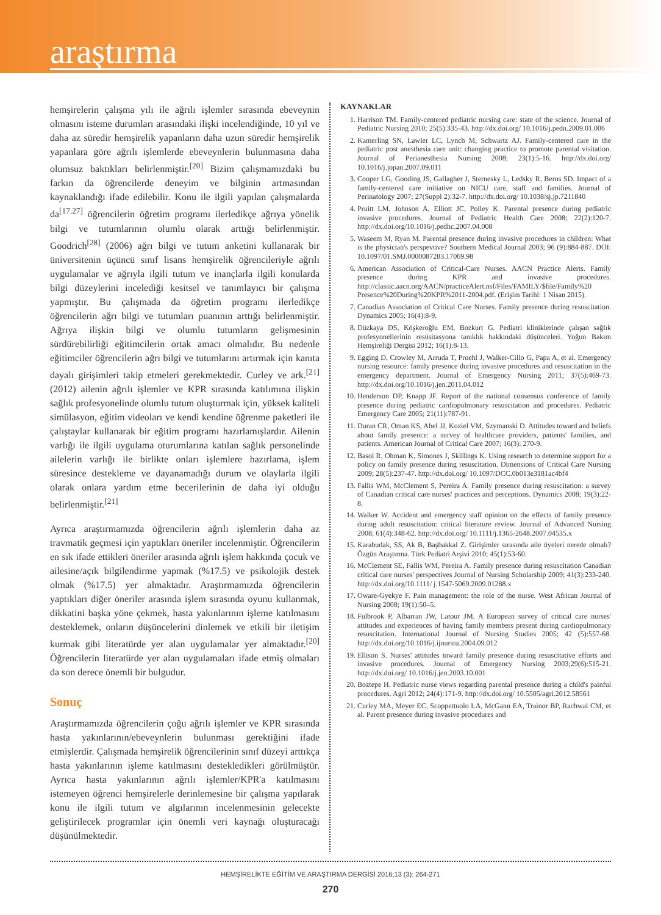araştırma
hemşirelerin çalışma yılı ile ağrılı işlemler sırasında ebeveynin olmasını isteme durumları arasındaki ilişki incelendiğinde, 10 yıl ve daha az süredir hemşirelik yapanların daha uzun süredir hemşirelik yapanlara göre ağrılı işlemlerde ebeveynlerin bulunmasına daha olumsuz baktıkları belirlenmiştir.<sup>[20]</sup> Bizim çalışmamızdaki bu farkın da öğrencilerde deneyim ve bilginin artmasından kaynaklandığı ifade edilebilir. Konu ile ilgili yapılan çalışmalarda da<sup>[17.27]</sup> öğrencilerin öğretim programı ilerledikçe ağrıya yönelik bilgi ve tutumlarının olumlu olarak arttığı belirlenmiştir. Goodrich<sup>[28]</sup> (2006) ağrı bilgi ve tutum anketini kullanarak bir üniversitenin üçüncü sınıf lisans hemşirelik öğrencileriyle ağrılı uygulamalar ve ağrıyla ilgili tutum ve inançlarla ilgili konularda bilgi düzeylerini incelediği kesitsel ve tanımlayıcı bir çalışma yapmıştır. Bu çalışmada da öğretim programı ilerledikçe öğrencilerin ağrı bilgi ve tutumları puanının arttığı belirlenmiştir. Ağrıya ilişkin bilgi ve olumlu tutumların gelişmesinin sürdürebilirliği eğitimcilerin ortak amacı olmalıdır. Bu nedenle eğitimciler öğrencilerin ağrı bilgi ve tutumlarını artırmak için kanıta dayalı girişimleri takip etmeleri gerekmektedir. Curley ve ark.<sup>[21]</sup> (2012) ailenin ağrılı işlemler ve KPR sırasında katılımına ilişkin sağlık profesyonelinde olumlu tutum oluşturmak için, yüksek kaliteli simülasyon, eğitim videoları ve kendi kendine öğrenme paketleri ile çalıştaylar kullanarak bir eğitim programı hazırlamışlardır. Ailenin varlığı ile ilgili uygulama oturumlarına katılan sağlık personelinde ailelerin varlığı ile birlikte onları işlemlere hazırlama, işlem süresince destekleme ve dayanamadığı durum ve olaylarla ilgili olarak onlara yardım etme becerilerinin de daha iyi olduğu belirlenmiştir.<sup>[21]</sup>
Ayrıca araştırmamızda öğrencilerin ağrılı işlemlerin daha az travmatik geçmesi için yaptıkları öneriler incelenmiştir. Öğrencilerin en sık ifade ettikleri öneriler arasında ağrılı işlem hakkında çocuk ve ailesine/açık bilgilendirme yapmak (%17.5) ve psikolojik destek olmak (%17.5) yer almaktadır. Araştırmamızda öğrencilerin yaptıkları diğer öneriler arasında işlem sırasında oyunu kullanmak, dikkatini başka yöne çekmek, hasta yakınlarının işleme katılmasını desteklemek, onların düşüncelerini dinlemek ve etkili bir iletişim kurmak gibi literatürde yer alan uygulamalar yer almaktadır.<sup>[20]</sup> Öğrencilerin literatürde yer alan uygulamaları ifade etmiş olmaları da son derece önemli bir bulgudur.
Sonuç
Araştırmamızda öğrencilerin çoğu ağrılı işlemler ve KPR sırasında hasta yakınlarının/ebeveynlerin bulunması gerektiğini ifade etmişlerdir. Çalışmada hemşirelik öğrencilerinin sınıf düzeyi arttıkça hasta yakınlarının işleme katılmasını destekledikleri görülmüştür. Ayrıca hasta yakınlarının ağrılı işlemler/KPR'a katılmasını istemeyen öğrenci hemşirelerle derinlemesine bir çalışma yapılarak konu ile ilgili tutum ve algılarının incelenmesinin gelecekte geliştirilecek programlar için önemli veri kaynağı oluşturacağı düşünülmektedir.
KAYNAKLAR
1. Harrison TM. Family-centered pediatric nursing care: state of the science. Journal of Pediatric Nursing 2010; 25(5):335-43. http://dx.doi.org/ 10.1016/j.pedn.2009.01.006
2. Kamerling SN, Lawler LC, Lynch M, Schwartz AJ. Family-centered care in the pediatric post anesthesia care unit: changing practice to promote parental visitation. Journal of Perianesthesia Nursing 2008; 23(1):5-16. http://dx.doi.org/ 10.1016/j.jopan.2007.09.011
3. Cooper LG, Gooding JS, Gallagher J, Sternesky L, Ledsky R, Berns SD. Impact of a family-centered care initiative on NICU care, staff and families. Journal of Perinatology 2007; 27(Suppl 2):32-7. http://dx.doi.org/ 10.1038/sj.jp.7211840
4. Pruitt LM, Johnson A, Elliott JC, Polley K. Parental presence during pediatric invasive procedures. Journal of Pediatric Health Care 2008; 22(2):120-7. http://dx.doi.org/10.1016/j.pedhc.2007.04.008
5. Waseem M, Ryan M. Parental presence during invasive procedures in children: What is the physician's perspevtive? Southern Medical Journal 2003; 96 (9):884-887. DOI: 10.1097/01.SMJ.0000087283.17069.98
6. American Association of Critical-Care Nurses. AACN Practice Alerts. Family presence during KPR and invasive procedures. http://classic.aacn.org/AACN/practiceAlert.nsf/Files/FAMILY/$file/Family%20 Presence%20During%20KPR%2011-2004.pdf. (Erişim Tarihi: 1 Nisan 2015).
7. Canadian Association of Critical Care Nurses. Family presence during resuscitation. Dynamics 2005; 16(4):8-9.
8. Düzkaya DS, Köşkeroğlu EM, Bozkurt G. Pediatri kliniklerinde çalışan sağlık profesyonellerinin resüsitasyona tanıklık hakkındaki düşünceleri. Yoğun Bakım Hemşireliği Dergisi 2012; 16(1):8-13.
9. Egging D, Crowley M, Arruda T, Proehl J, Walker-Cillo G, Papa A, et al. Emergency nursing resource: family presence during invasive procedures and resuscitation in the emergency department. Journal of Emergency Nursing 2011; 37(5):469-73. http://dx.doi.org/10.1016/j.jen.2011.04.012
10. Henderson DP, Knapp JF. Report of the national consensus conference of family presence during pediatric cardiopulmonary resuscitation and procedures. Pediatric Emergency Care 2005; 21(11):787-91.
11. Duran CR, Oman KS, Abel JJ, Koziel VM, Szymanski D. Attitudes toward and beliefs about family presence: a survey of healthcare providers, patients' families, and patients. American Journal of Critical Care 2007; 16(3): 270-9.
12. Basol R, Ohman K, Simones J, Skillings K. Using research to determine support for a policy on family presence during resuscitation. Dimensions of Critical Care Nursing 2009; 28(5):237-47. http://dx.doi.org/ 10.1097/DCC.0b013e3181ac4bf4
13. Fallis WM, McClement S, Pereira A. Family presence during resuscitation: a survey of Canadian critical care nurses' practices and perceptions. Dynamics 2008; 19(3):22-8.
14. Walker W. Accident and emergency staff opinion on the effects of family presence during adult resuscitation: critical literature review. Journal of Advanced Nursing 2008; 61(4):348-62. http://dx.doi.org/ 10.1111/j.1365-2648.2007.04535.x
15. Karabudak, SS, Ak B, Başbakkal Z. Girişimler sırasında aile üyeleri nerede olmalı? Özgün Araştırma. Türk Pediatri Arşivi 2010; 45(1):53-60.
16. McClement SE, Fallis WM, Pereira A. Family presence during resuscitation Canadian critical care nurses' perspectives Journal of Nursing Scholarship 2009; 41(3):233-240. http://dx.doi.org/10.1111/ j.1547-5069.2009.01288.x
17. Oware-Gyekye F. Pain management: the role of the nurse. West African Journal of Nursing 2008; 19(1):50–5.
18. Fulbrook P, Albarran JW, Latour JM. A European survey of critical care nurses' attitudes and experiences of having family members present during cardiopulmonary resuscitation. International Journal of Nursing Studies 2005; 42 (5):557-68. http://dx.doi.org/10.1016/j.ijnurstu.2004.09.012
19. Ellison S. Nurses' attitudes toward family presence during resuscitative efforts and invasive procedures. Journal of Emergency Nursing 2003;29(6):515-21. http://dx.doi.org/ 10.1016/j.jen.2003.10.001
20. Boztepe H. Pediatric nurse views regarding parental presence during a child's painful procedures. Agri 2012; 24(4):171-9. http://dx.doi.org/ 10.5505/agri.2012.58561
21. Curley MA, Meyer EC, Scoppettuolo LA, McGann EA, Trainor BP, Rachwal CM, et al. Parent presence during invasive procedures and
HEMŞİRELİKTE EĞİTİM VE ARAŞTIRMA DERGİSİ 2016;13 (3): 264-271
270